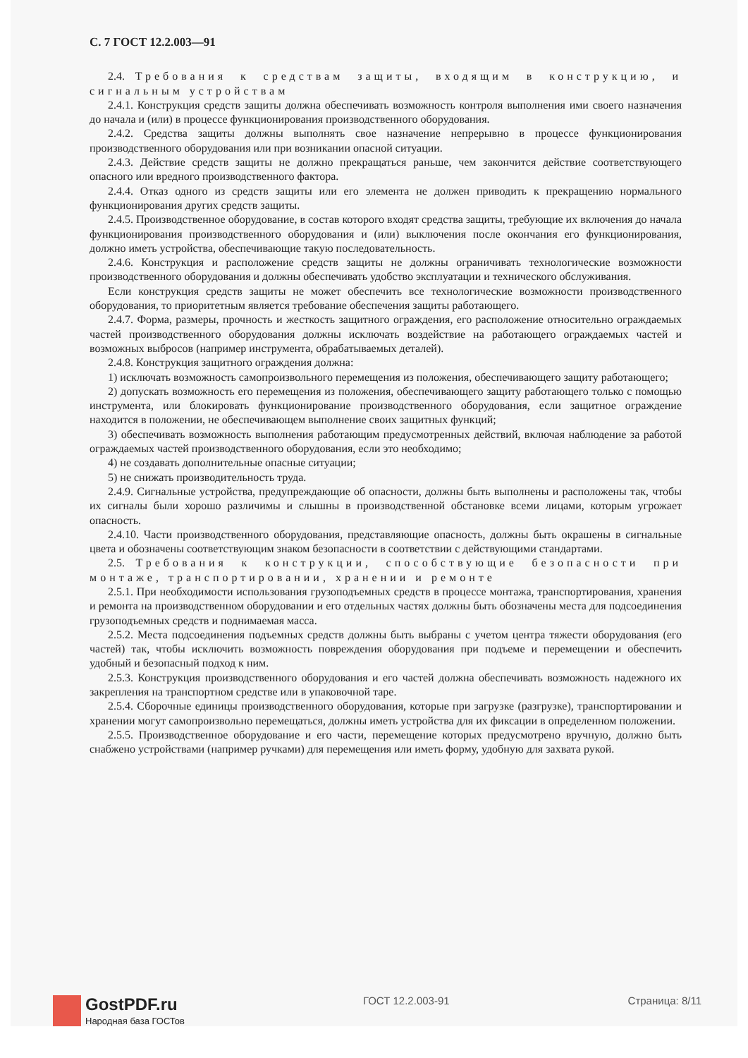С. 7 ГОСТ 12.2.003—91
2.4. Требования к средствам защиты, входящим в конструкцию, и сигнальным устройствам
2.4.1. Конструкция средств защиты должна обеспечивать возможность контроля выполнения ими своего назначения до начала и (или) в процессе функционирования производственного оборудования.
2.4.2. Средства защиты должны выполнять свое назначение непрерывно в процессе функционирования производственного оборудования или при возникании опасной ситуации.
2.4.3. Действие средств защиты не должно прекращаться раньше, чем закончится действие соответствующего опасного или вредного производственного фактора.
2.4.4. Отказ одного из средств защиты или его элемента не должен приводить к прекращению нормального функционирования других средств защиты.
2.4.5. Производственное оборудование, в состав которого входят средства защиты, требующие их включения до начала функционирования производственного оборудования и (или) выключения после окончания его функционирования, должно иметь устройства, обеспечивающие такую последовательность.
2.4.6. Конструкция и расположение средств защиты не должны ограничивать технологические возможности производственного оборудования и должны обеспечивать удобство эксплуатации и технического обслуживания.
Если конструкция средств защиты не может обеспечить все технологические возможности производственного оборудования, то приоритетным является требование обеспечения защиты работающего.
2.4.7. Форма, размеры, прочность и жесткость защитного ограждения, его расположение относительно ограждаемых частей производственного оборудования должны исключать воздействие на работающего ограждаемых частей и возможных выбросов (например инструмента, обрабатываемых деталей).
2.4.8. Конструкция защитного ограждения должна:
1) исключать возможность самопроизвольного перемещения из положения, обеспечивающего защиту работающего;
2) допускать возможность его перемещения из положения, обеспечивающего защиту работающего только с помощью инструмента, или блокировать функционирование производственного оборудования, если защитное ограждение находится в положении, не обеспечивающем выполнение своих защитных функций;
3) обеспечивать возможность выполнения работающим предусмотренных действий, включая наблюдение за работой ограждаемых частей производственного оборудования, если это необходимо;
4) не создавать дополнительные опасные ситуации;
5) не снижать производительность труда.
2.4.9. Сигнальные устройства, предупреждающие об опасности, должны быть выполнены и расположены так, чтобы их сигналы были хорошо различимы и слышны в производственной обстановке всеми лицами, которым угрожает опасность.
2.4.10. Части производственного оборудования, представляющие опасность, должны быть окрашены в сигнальные цвета и обозначены соответствующим знаком безопасности в соответствии с действующими стандартами.
2.5. Требования к конструкции, способствующие безопасности при монтаже, транспортировании, хранении и ремонте
2.5.1. При необходимости использования грузоподъемных средств в процессе монтажа, транспортирования, хранения и ремонта на производственном оборудовании и его отдельных частях должны быть обозначены места для подсоединения грузоподъемных средств и поднимаемая масса.
2.5.2. Места подсоединения подъемных средств должны быть выбраны с учетом центра тяжести оборудования (его частей) так, чтобы исключить возможность повреждения оборудования при подъеме и перемещении и обеспечить удобный и безопасный подход к ним.
2.5.3. Конструкция производственного оборудования и его частей должна обеспечивать возможность надежного их закрепления на транспортном средстве или в упаковочной таре.
2.5.4. Сборочные единицы производственного оборудования, которые при загрузке (разгрузке), транспортировании и хранении могут самопроизвольно перемещаться, должны иметь устройства для их фиксации в определенном положении.
2.5.5. Производственное оборудование и его части, перемещение которых предусмотрено вручную, должно быть снабжено устройствами (например ручками) для перемещения или иметь форму, удобную для захвата рукой.
GostPDF.ru
Народная база ГОСТов
ГОСТ 12.2.003-91 Страница: 8/11